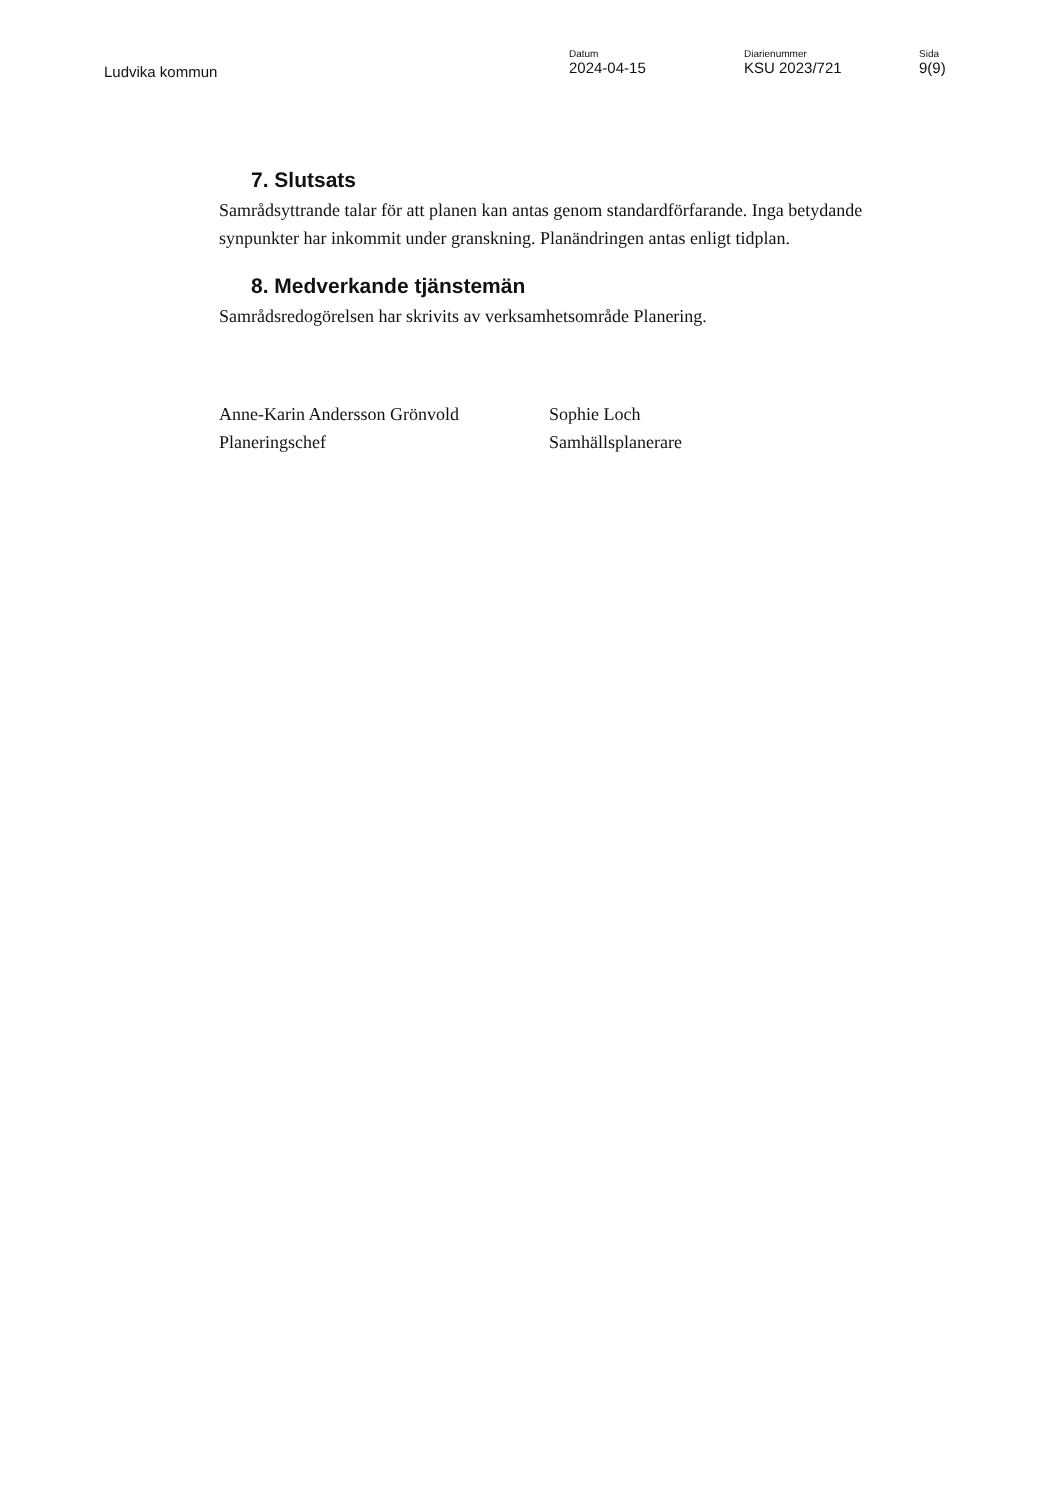Ludvika kommun
Datum
2024-04-15
Diarienummer
KSU 2023/721
Sida
9(9)
7. Slutsats
Samrådsyttrande talar för att planen kan antas genom standardförfarande. Inga betydande synpunkter har inkommit under granskning. Planändringen antas enligt tidplan.
8. Medverkande tjänstemän
Samrådsredogörelsen har skrivits av verksamhetsområde Planering.
Anne-Karin Andersson Grönvold
Planeringschef
Sophie Loch
Samhällsplanerare